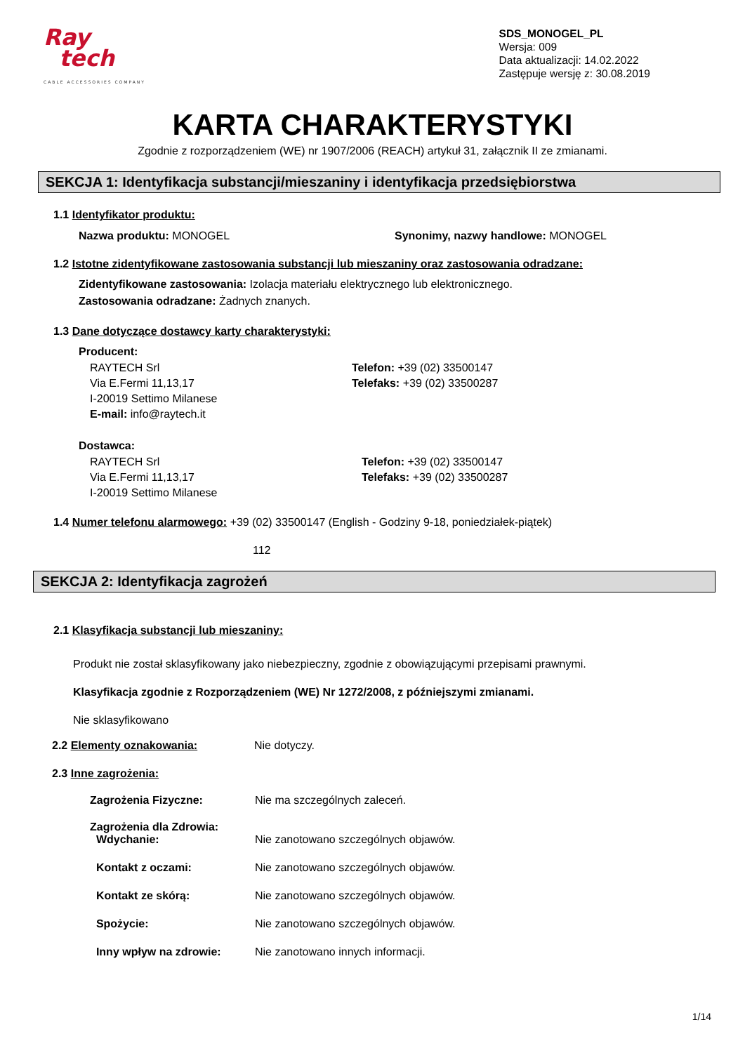Ray
tech
CABLE ACCESSORIES COMPANY
SDS_MONOGEL_PL
Wersja: 009
Data aktualizacji: 14.02.2022
Zastępuje wersję z: 30.08.2019
KARTA CHARAKTERYSTYKI
Zgodnie z rozporządzeniem (WE) nr 1907/2006 (REACH) artykuł 31, załącznik II ze zmianami.
SEKCJA 1: Identyfikacja substancji/mieszaniny i identyfikacja przedsiębiorstwa
1.1 Identyfikator produktu:
Nazwa produktu: MONOGEL Synonimy, nazwy handlowe: MONOGEL
1.2 Istotne zidentyfikowane zastosowania substancji lub mieszaniny oraz zastosowania odradzane:
Zidentyfikowane zastosowania: Izolacja materiału elektrycznego lub elektronicznego.
Zastosowania odradzane: Żadnych znanych.
1.3 Dane dotyczące dostawcy karty charakterystyki:
Producent:
RAYTECH Srl
Via E.Fermi 11,13,17
I-20019 Settimo Milanese
E-mail: info@raytech.it Telefon: +39 (02) 33500147
Telefaks: +39 (02) 33500287
Dostawca:
RAYTECH Srl
Via E.Fermi 11,13,17
I-20019 Settimo Milanese Telefon: +39 (02) 33500147
Telefaks: +39 (02) 33500287
1.4 Numer telefonu alarmowego: +39 (02) 33500147 (English - Godziny 9-18, poniedziałek-piątek)
112
SEKCJA 2: Identyfikacja zagrożeń
2.1 Klasyfikacja substancji lub mieszaniny:
Produkt nie został sklasyfikowany jako niebezpieczny, zgodnie z obowiązującymi przepisami prawnymi.
Klasyfikacja zgodnie z Rozporządzeniem (WE) Nr 1272/2008, z późniejszymi zmianami.
Nie sklasyfikowano
2.2 Elementy oznakowania: Nie dotyczy.
2.3 Inne zagrożenia:
Zagrożenia Fizyczne: Nie ma szczególnych zaleceń.
Zagrożenia dla Zdrowia:
Wdychanie:
Nie zanotowano szczególnych objawów. Kontakt z oczami: Nie zanotowano szczególnych objawów. Kontakt ze skórą: Nie zanotowano szczególnych objawów. Spożycie: Nie zanotowano szczególnych objawów. Inny wpływ na zdrowie: Nie zanotowano innych informacji.
1/14